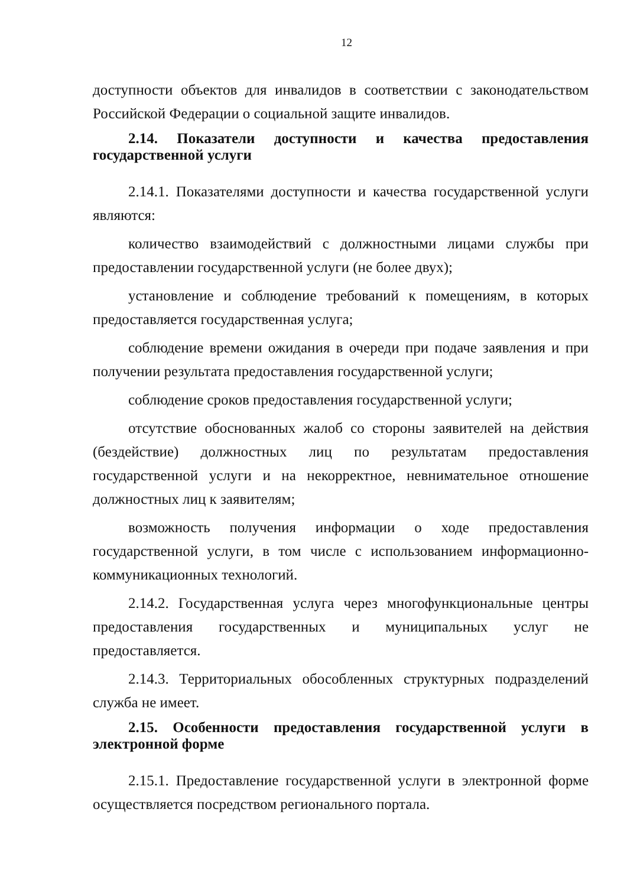12
доступности объектов для инвалидов в соответствии с законодательством Российской Федерации о социальной защите инвалидов.
2.14. Показатели доступности и качества предоставления государственной услуги
2.14.1. Показателями доступности и качества государственной услуги являются:
количество взаимодействий с должностными лицами службы при предоставлении государственной услуги (не более двух);
установление и соблюдение требований к помещениям, в которых предоставляется государственная услуга;
соблюдение времени ожидания в очереди при подаче заявления и при получении результата предоставления государственной услуги;
соблюдение сроков предоставления государственной услуги;
отсутствие обоснованных жалоб со стороны заявителей на действия (бездействие) должностных лиц по результатам предоставления государственной услуги и на некорректное, невнимательное отношение должностных лиц к заявителям;
возможность получения информации о ходе предоставления государственной услуги, в том числе с использованием информационно-коммуникационных технологий.
2.14.2. Государственная услуга через многофункциональные центры предоставления государственных и муниципальных услуг не предоставляется.
2.14.3. Территориальных обособленных структурных подразделений служба не имеет.
2.15. Особенности предоставления государственной услуги в электронной форме
2.15.1. Предоставление государственной услуги в электронной форме осуществляется посредством регионального портала.